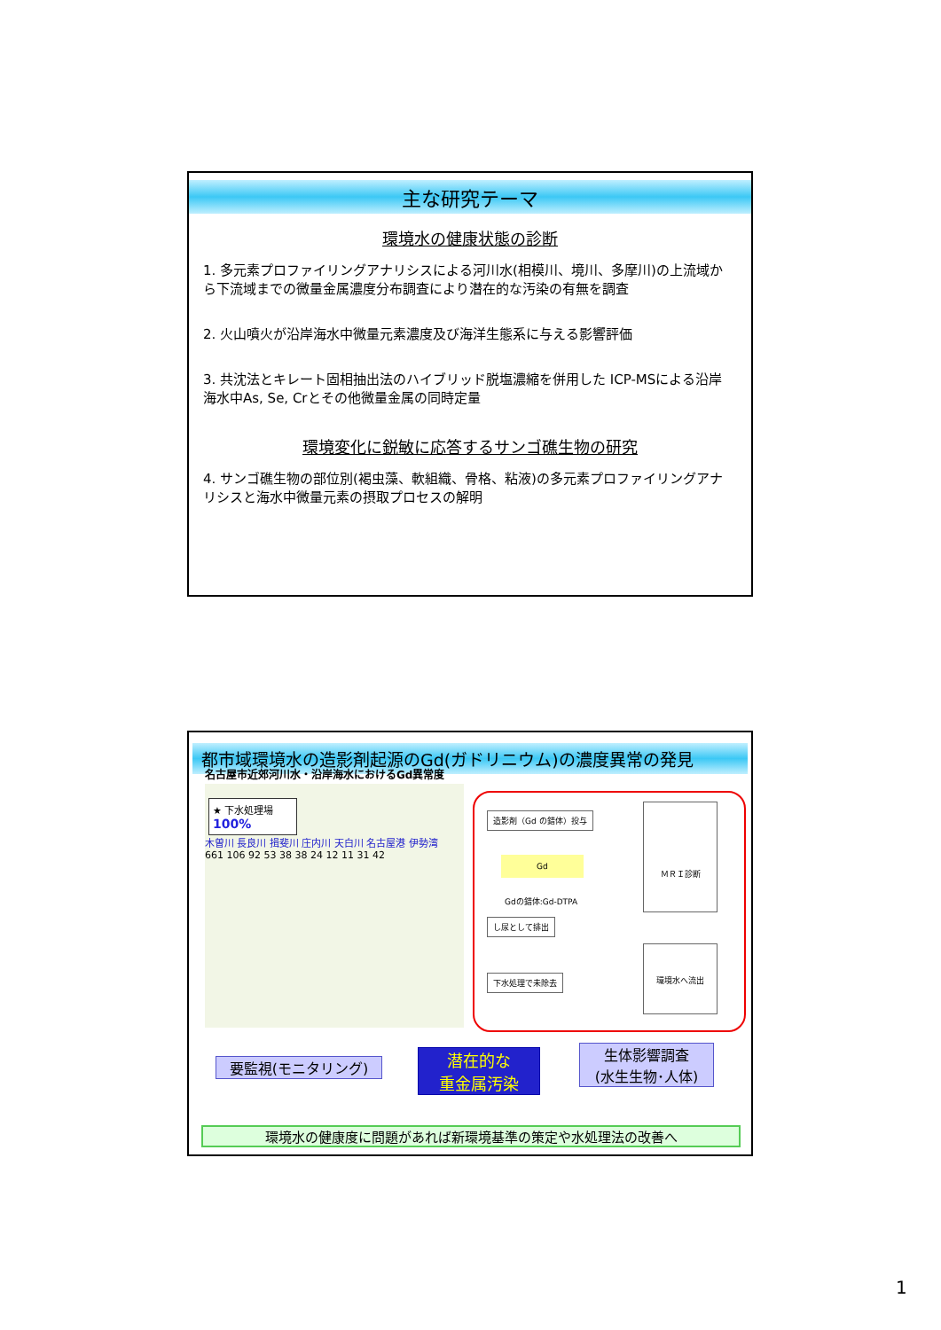主な研究テーマ
環境水の健康状態の診断
1. 多元素プロファイリングアナリシスによる河川水(相模川、境川、多摩川)の上流域から下流域までの微量金属濃度分布調査により潜在的な汚染の有無を調査
2. 火山噴火が沿岸海水中微量元素濃度及び海洋生態系に与える影響評価
3. 共沈法とキレート固相抽出法のハイブリッド脱塩濃縮を併用した ICP-MSによる沿岸海水中As, Se, Crとその他微量金属の同時定量
環境変化に鋭敏に応答するサンゴ礁生物の研究
4. サンゴ礁生物の部位別(褐虫藻、軟組織、骨格、粘液)の多元素プロファイリングアナリシスと海水中微量元素の摂取プロセスの解明
都市域環境水の造影剤起源のGd(ガドリニウム)の濃度異常の発見
名古屋市近郊河川水・沿岸海水におけるGd異常度
★ 下水処理場
100%
木曽川 長良川 揖斐川 庄内川 天白川 名古屋港 伊勢湾
661 106 92 53 38 38 24 12 11 31 42
造影剤（Gd の錯体）投与
Gd
Gdの錯体:Gd-DTPA
ＭＲＩ診断
し尿として排出
下水処理で未除去
環境水へ流出
要監視(モニタリング)
潜在的な
重金属汚染
生体影響調査
(水生生物･人体)
環境水の健康度に問題があれば新環境基準の策定や水処理法の改善へ
1